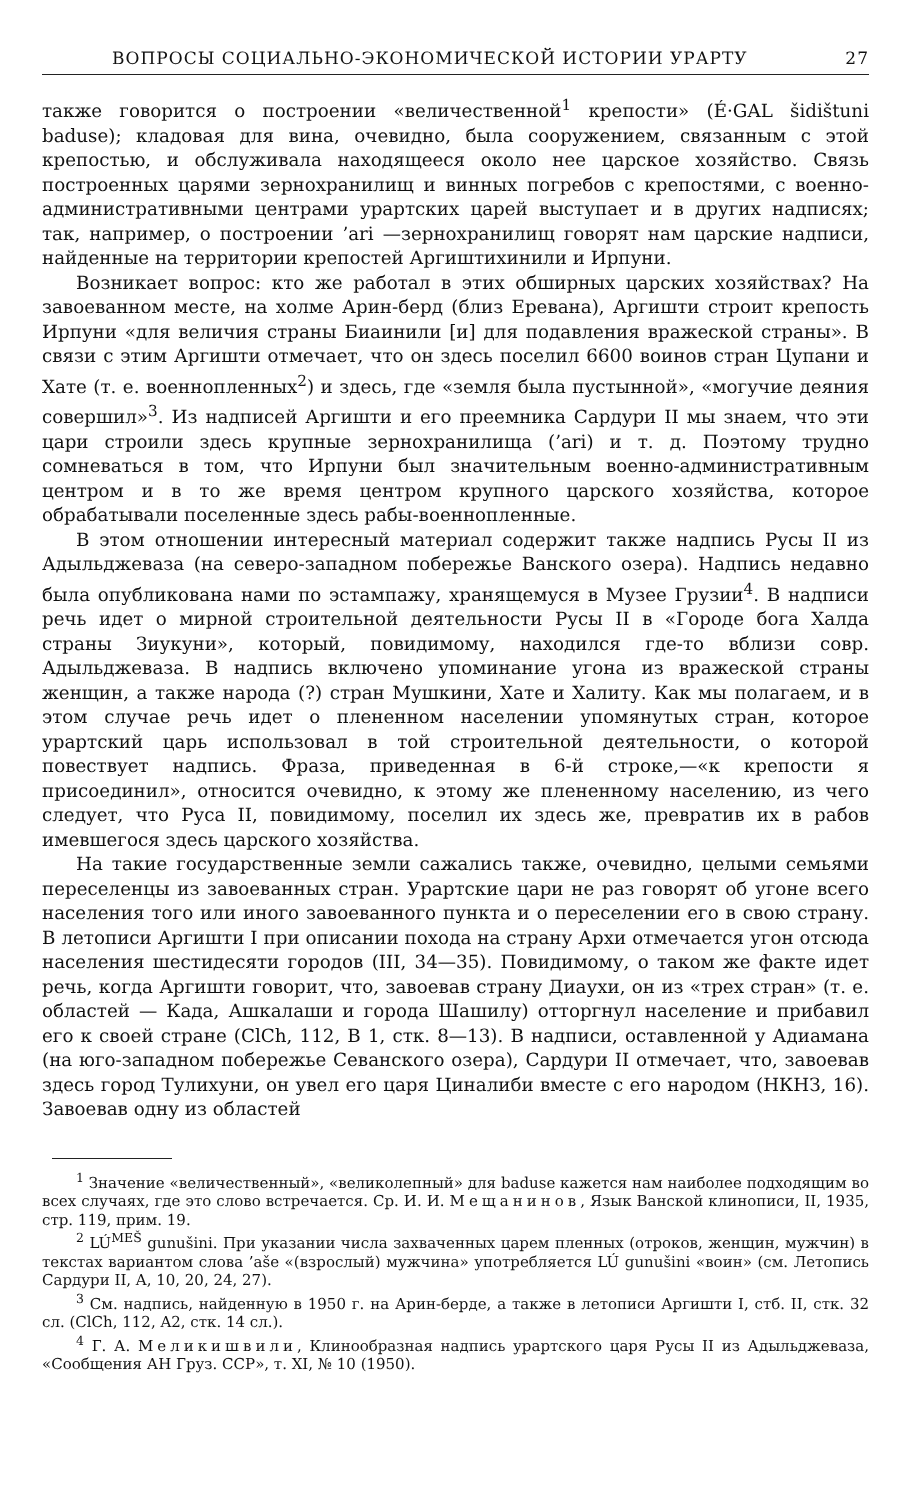ВОПРОСЫ СОЦИАЛЬНО-ЭКОНОМИЧЕСКОЙ ИСТОРИИ УРАРТУ 27
также говорится о построении «величественной<sup>1</sup> крепости» (É·GAL šidištuni baduse); кладовая для вина, очевидно, была сооружением, связанным с этой крепостью, и обслуживала находящееся около нее царское хозяйство. Связь построенных царями зернохранилищ и винных погребов с крепостями, с военно-административными центрами урартских царей выступает и в других надписях; так, например, о построении ’ari —зернохранилищ говорят нам царские надписи, найденные на территории крепостей Аргиштихинили и Ирпуни.
Возникает вопрос: кто же работал в этих обширных царских хозяйствах? На завоеванном месте, на холме Арин-берд (близ Еревана), Аргишти строит крепость Ирпуни «для величия страны Биаинили [и] для подавления вражеской страны». В связи с этим Аргишти отмечает, что он здесь поселил 6600 воинов стран Цупани и Хате (т. е. военнопленных<sup>2</sup>) и здесь, где «земля была пустынной», «могучие деяния совершил»<sup>3</sup>. Из надписей Аргишти и его преемника Сардури II мы знаем, что эти цари строили здесь крупные зернохранилища (’ari) и т. д. Поэтому трудно сомневаться в том, что Ирпуни был значительным военно-административным центром и в то же время центром крупного царского хозяйства, которое обрабатывали поселенные здесь рабы-военнопленные.
В этом отношении интересный материал содержит также надпись Русы II из Адыльджеваза (на северо-западном побережье Ванского озера). Надпись недавно была опубликована нами по эстампажу, хранящемуся в Музее Грузии<sup>4</sup>. В надписи речь идет о мирной строительной деятельности Русы II в «Городе бога Халда страны Зиукуни», который, повидимому, находился где-то вблизи совр. Адыльджеваза. В надпись включено упоминание угона из вражеской страны женщин, а также народа (?) стран Мушкини, Хате и Халиту. Как мы полагаем, и в этом случае речь идет о плененном населении упомянутых стран, которое урартский царь использовал в той строительной деятельности, о которой повествует надпись. Фраза, приведенная в 6-й строке,—«к крепости я присоединил», относится очевидно, к этому же плененному населению, из чего следует, что Руса II, повидимому, поселил их здесь же, превратив их в рабов имевшегося здесь царского хозяйства.
На такие государственные земли сажались также, очевидно, целыми семьями переселенцы из завоеванных стран. Урартские цари не раз говорят об угоне всего населения того или иного завоеванного пункта и о переселении его в свою страну. В летописи Аргишти I при описании похода на страну Архи отмечается угон отсюда населения шестидесяти городов (III, 34—35). Повидимому, о таком же факте идет речь, когда Аргишти говорит, что, завоевав страну Диаухи, он из «трех стран» (т. е. областей — Када, Ашкалаши и города Шашилу) отторгнул население и прибавил его к своей стране (ClCh, 112, B 1, стк. 8—13). В надписи, оставленной у Адиамана (на юго-западном побережье Севанского озера), Сардури II отмечает, что, завоевав здесь город Тулихуни, он увел его царя Циналиби вместе с его народом (НКНЗ, 16). Завоевав одну из областей
<sup>1</sup> Значение «величественный», «великолепный» для baduse кажется нам наиболее подходящим во всех случаях, где это слово встречается. Ср. И. И. Мещанинов, Язык Ванской клинописи, II, 1935, стр. 119, прим. 19.
<sup>2</sup> LÚ<sup>MEŠ</sup> gunušini. При указании числа захваченных царем пленных (отроков, женщин, мужчин) в текстах вариантом слова ’aše «(взрослый) мужчина» употребляется LÚ gunušini «воин» (см. Летопись Сардури II, A, 10, 20, 24, 27).
<sup>3</sup> См. надпись, найденную в 1950 г. на Арин-берде, а также в летописи Аргишти I, стб. II, стк. 32 сл. (ClCh, 112, A2, стк. 14 сл.).
<sup>4</sup> Г. А. Меликишвили, Клинообразная надпись урартского царя Русы II из Адыльджеваза, «Сообщения АН Груз. ССР», т. XI, № 10 (1950).